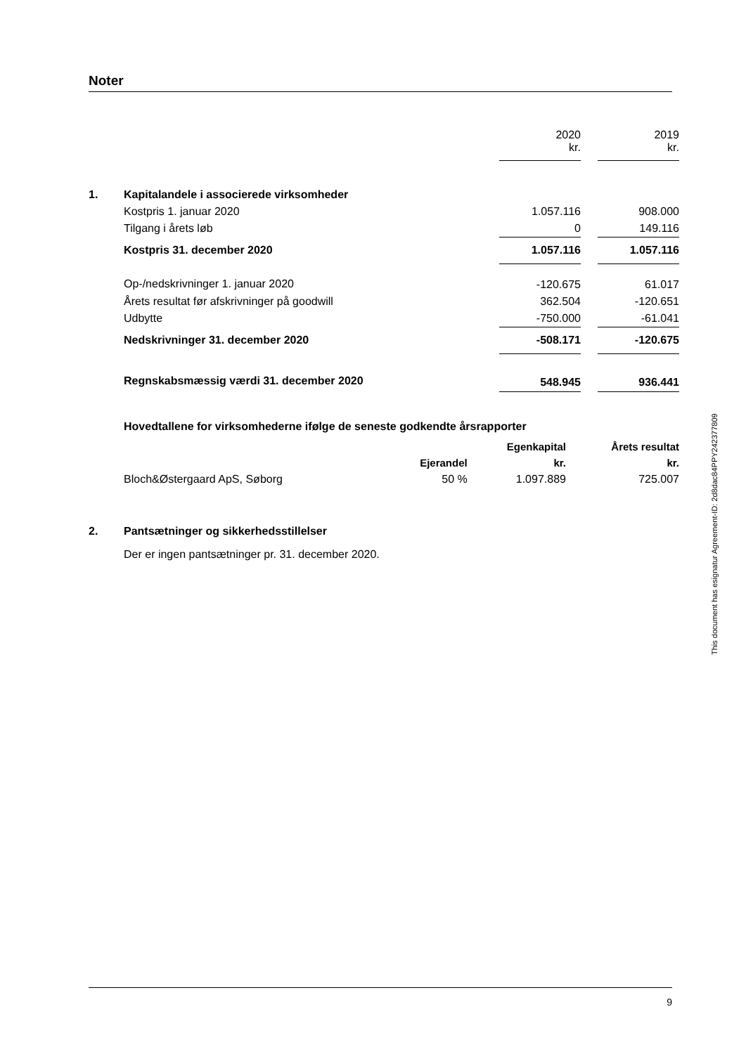Noter
| | | 2020 kr. | | 2019 kr. |
| 1. | Kapitalandele i associerede virksomheder | | | |
| | Kostpris 1. januar 2020 | 1.057.116 | | 908.000 |
| | Tilgang i årets løb | 0 | | 149.116 |
| | Kostpris 31. december 2020 | 1.057.116 | | 1.057.116 |
| | Op-/nedskrivninger 1. januar 2020 | -120.675 | | 61.017 |
| | Årets resultat før afskrivninger på goodwill | 362.504 | | -120.651 |
| | Udbytte | -750.000 | | -61.041 |
| | Nedskrivninger 31. december 2020 | -508.171 | | -120.675 |
| | Regnskabsmæssig værdi 31. december 2020 | 548.945 | | 936.441 |
Hovedtallene for virksomhederne ifølge de seneste godkendte årsrapporter
| | | Egenkapital | Årets resultat |
| | Ejerandel | kr. | kr. |
| Bloch&Østergaard ApS, Søborg | 50 % | 1.097.889 | 725.007 |
| 2. | Pantsætninger og sikkerhedsstillelser |
| | Der er ingen pantsætninger pr. 31. december 2020. |
This document has esignatur Agreement-ID: 2d8dac84PPY242377809
9